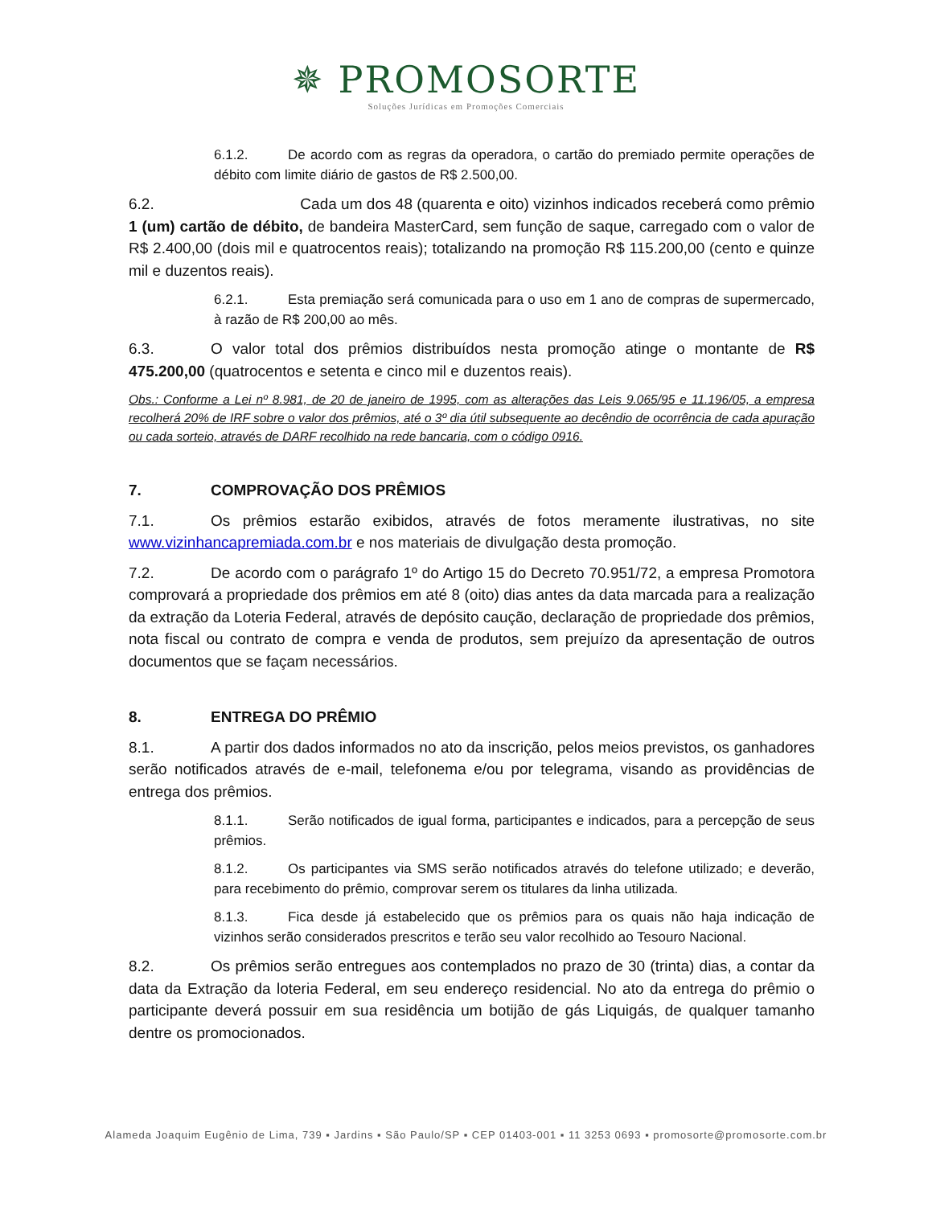✵ PROMOSORTE
Soluções Jurídicas em Promoções Comerciais
6.1.2. De acordo com as regras da operadora, o cartão do premiado permite operações de débito com limite diário de gastos de R$ 2.500,00.
6.2. Cada um dos 48 (quarenta e oito) vizinhos indicados receberá como prêmio 1 (um) cartão de débito, de bandeira MasterCard, sem função de saque, carregado com o valor de R$ 2.400,00 (dois mil e quatrocentos reais); totalizando na promoção R$ 115.200,00 (cento e quinze mil e duzentos reais).
6.2.1. Esta premiação será comunicada para o uso em 1 ano de compras de supermercado, à razão de R$ 200,00 ao mês.
6.3. O valor total dos prêmios distribuídos nesta promoção atinge o montante de R$ 475.200,00 (quatrocentos e setenta e cinco mil e duzentos reais).
Obs.: Conforme a Lei nº 8.981, de 20 de janeiro de 1995, com as alterações das Leis 9.065/95 e 11.196/05, a empresa recolherá 20% de IRF sobre o valor dos prêmios, até o 3º dia útil subsequente ao decêndio de ocorrência de cada apuração ou cada sorteio, através de DARF recolhido na rede bancaria, com o código 0916.
7. COMPROVAÇÃO DOS PRÊMIOS
7.1. Os prêmios estarão exibidos, através de fotos meramente ilustrativas, no site www.vizinhancapremiada.com.br e nos materiais de divulgação desta promoção.
7.2. De acordo com o parágrafo 1º do Artigo 15 do Decreto 70.951/72, a empresa Promotora comprovará a propriedade dos prêmios em até 8 (oito) dias antes da data marcada para a realização da extração da Loteria Federal, através de depósito caução, declaração de propriedade dos prêmios, nota fiscal ou contrato de compra e venda de produtos, sem prejuízo da apresentação de outros documentos que se façam necessários.
8. ENTREGA DO PRÊMIO
8.1. A partir dos dados informados no ato da inscrição, pelos meios previstos, os ganhadores serão notificados através de e-mail, telefonema e/ou por telegrama, visando as providências de entrega dos prêmios.
8.1.1. Serão notificados de igual forma, participantes e indicados, para a percepção de seus prêmios.
8.1.2. Os participantes via SMS serão notificados através do telefone utilizado; e deverão, para recebimento do prêmio, comprovar serem os titulares da linha utilizada.
8.1.3. Fica desde já estabelecido que os prêmios para os quais não haja indicação de vizinhos serão considerados prescritos e terão seu valor recolhido ao Tesouro Nacional.
8.2. Os prêmios serão entregues aos contemplados no prazo de 30 (trinta) dias, a contar da data da Extração da loteria Federal, em seu endereço residencial. No ato da entrega do prêmio o participante deverá possuir em sua residência um botijão de gás Liquigás, de qualquer tamanho dentre os promocionados.
Alameda Joaquim Eugênio de Lima, 739 ▪ Jardins ▪ São Paulo/SP ▪ CEP 01403-001 ▪ 11 3253 0693 ▪ promosorte@promosorte.com.br